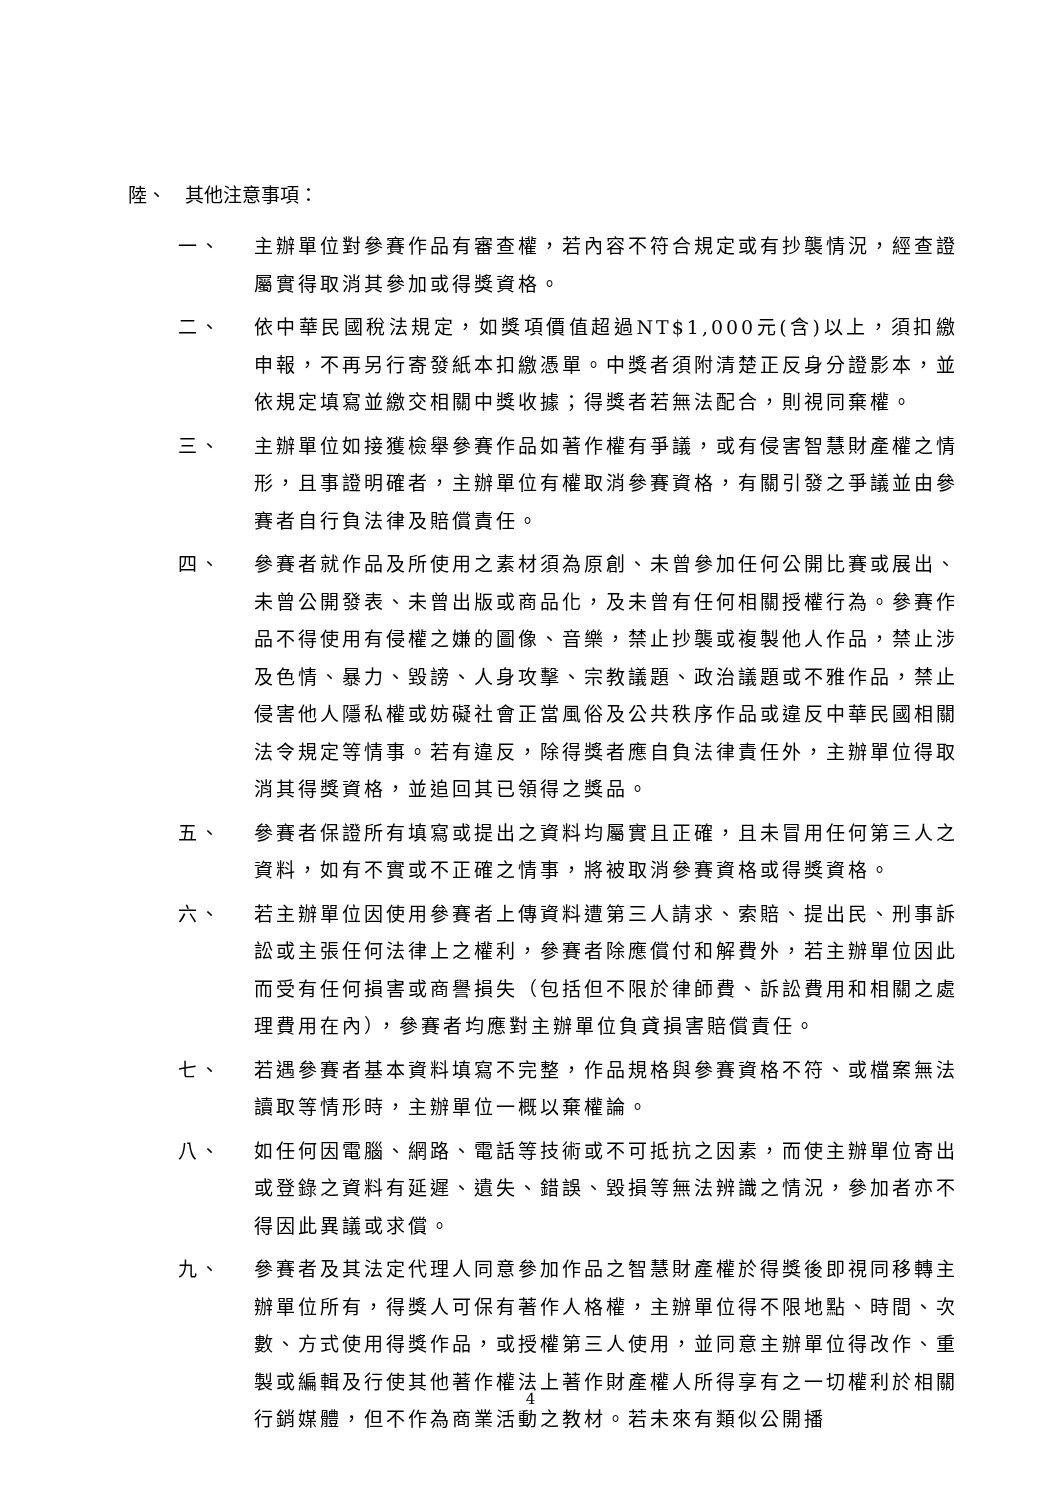陸、　其他注意事項：
一、 主辦單位對參賽作品有審查權，若內容不符合規定或有抄襲情況，經查證屬實得取消其參加或得獎資格。
二、 依中華民國稅法規定，如獎項價值超過NT$1,000元(含)以上，須扣繳申報，不再另行寄發紙本扣繳憑單。中獎者須附清楚正反身分證影本，並依規定填寫並繳交相關中獎收據；得獎者若無法配合，則視同棄權。
三、 主辦單位如接獲檢舉參賽作品如著作權有爭議，或有侵害智慧財產權之情形，且事證明確者，主辦單位有權取消參賽資格，有關引發之爭議並由參賽者自行負法律及賠償責任。
四、 參賽者就作品及所使用之素材須為原創、未曾參加任何公開比賽或展出、未曾公開發表、未曾出版或商品化，及未曾有任何相關授權行為。參賽作品不得使用有侵權之嫌的圖像、音樂，禁止抄襲或複製他人作品，禁止涉及色情、暴力、毀謗、人身攻擊、宗教議題、政治議題或不雅作品，禁止侵害他人隱私權或妨礙社會正當風俗及公共秩序作品或違反中華民國相關法令規定等情事。若有違反，除得獎者應自負法律責任外，主辦單位得取消其得獎資格，並追回其已領得之獎品。
五、 參賽者保證所有填寫或提出之資料均屬實且正確，且未冒用任何第三人之資料，如有不實或不正確之情事，將被取消參賽資格或得獎資格。
六、 若主辦單位因使用參賽者上傳資料遭第三人請求、索賠、提出民、刑事訴訟或主張任何法律上之權利，參賽者除應償付和解費外，若主辦單位因此而受有任何損害或商譽損失（包括但不限於律師費、訴訟費用和相關之處理費用在內），參賽者均應對主辦單位負貣損害賠償責任。
七、 若遇參賽者基本資料填寫不完整，作品規格與參賽資格不符、或檔案無法讀取等情形時，主辦單位一概以棄權論。
八、 如任何因電腦、網路、電話等技術或不可抵抗之因素，而使主辦單位寄出或登錄之資料有延遲、遺失、錯誤、毀損等無法辨識之情況，參加者亦不得因此異議或求償。
九、 參賽者及其法定代理人同意參加作品之智慧財產權於得獎後即視同移轉主辦單位所有，得獎人可保有著作人格權，主辦單位得不限地點、時間、次數、方式使用得獎作品，或授權第三人使用，並同意主辦單位得改作、重製或編輯及行使其他著作權法上著作財產權人所得享有之一切權利於相關行銷媒體，但不作為商業活動之教材。若未來有類似公開播
4